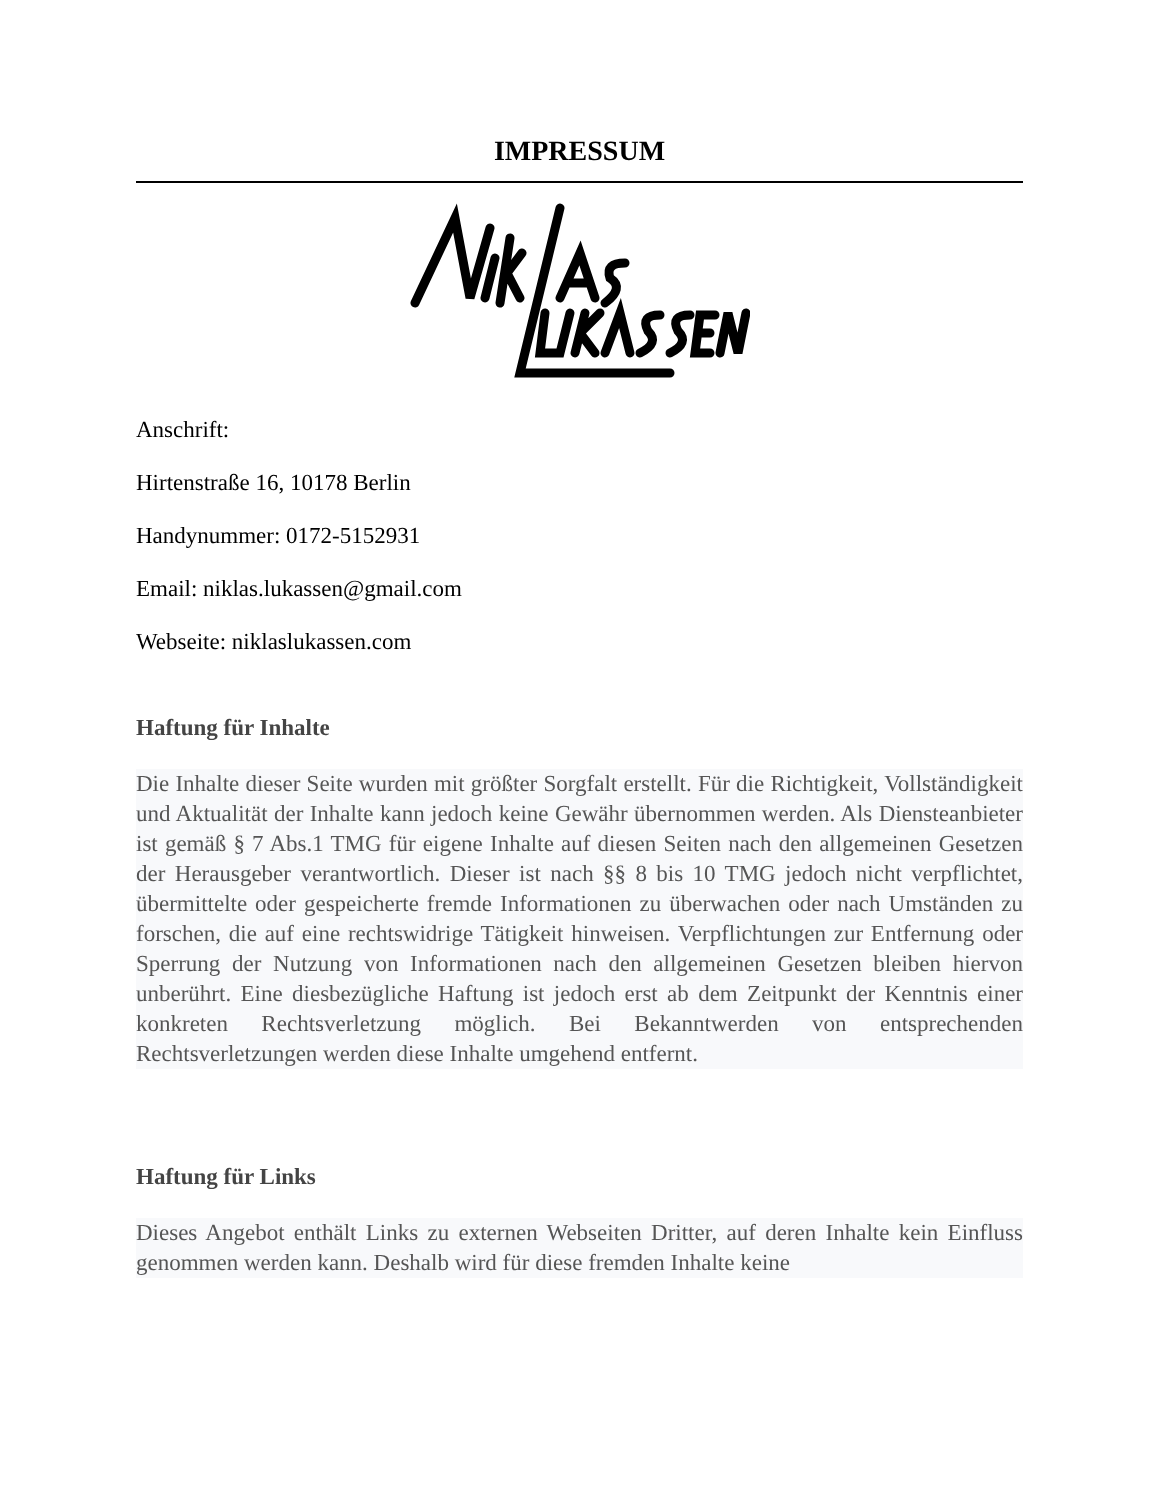IMPRESSUM
Anschrift:
Hirtenstraße 16, 10178 Berlin
Handynummer: 0172-5152931
Email: niklas.lukassen@gmail.com
Webseite: niklaslukassen.com
Haftung für Inhalte
Die Inhalte dieser Seite wurden mit größter Sorgfalt erstellt. Für die Richtigkeit, Vollständigkeit und Aktualität der Inhalte kann jedoch keine Gewähr übernommen werden. Als Diensteanbieter ist gemäß § 7 Abs.1 TMG für eigene Inhalte auf diesen Seiten nach den allgemeinen Gesetzen der Herausgeber verantwortlich. Dieser ist nach §§ 8 bis 10 TMG jedoch nicht verpflichtet, übermittelte oder gespeicherte fremde Informationen zu überwachen oder nach Umständen zu forschen, die auf eine rechtswidrige Tätigkeit hinweisen. Verpflichtungen zur Entfernung oder Sperrung der Nutzung von Informationen nach den allgemeinen Gesetzen bleiben hiervon unberührt. Eine diesbezügliche Haftung ist jedoch erst ab dem Zeitpunkt der Kenntnis einer konkreten Rechtsverletzung möglich. Bei Bekanntwerden von entsprechenden Rechtsverletzungen werden diese Inhalte umgehend entfernt.
Haftung für Links
Dieses Angebot enthält Links zu externen Webseiten Dritter, auf deren Inhalte kein Einfluss genommen werden kann. Deshalb wird für diese fremden Inhalte keine